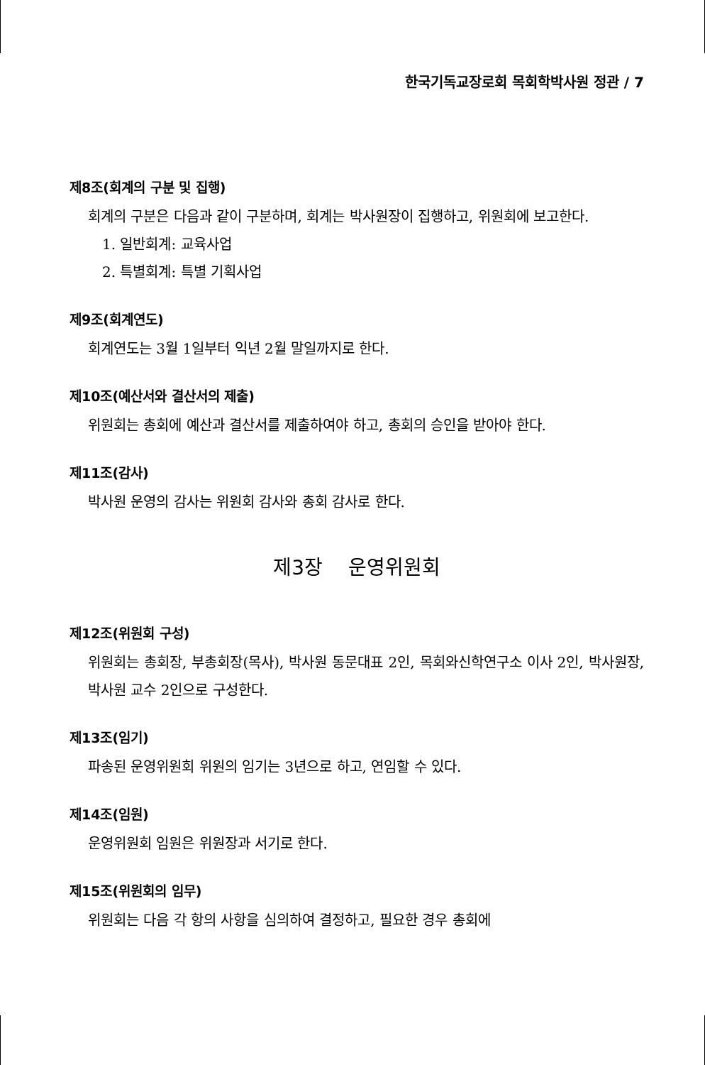한국기독교장로회 목회학박사원 정관 / 7
제8조(회계의 구분 및 집행)
회계의 구분은 다음과 같이 구분하며, 회계는 박사원장이 집행하고, 위원회에 보고한다.
1. 일반회계: 교육사업
2. 특별회계: 특별 기획사업
제9조(회계연도)
회계연도는 3월 1일부터 익년 2월 말일까지로 한다.
제10조(예산서와 결산서의 제출)
위원회는 총회에 예산과 결산서를 제출하여야 하고, 총회의 승인을 받아야 한다.
제11조(감사)
박사원 운영의 감사는 위원회 감사와 총회 감사로 한다.
제3장 운영위원회
제12조(위원회 구성)
위원회는 총회장, 부총회장(목사), 박사원 동문대표 2인, 목회와신학연구소 이사 2인, 박사원장, 박사원 교수 2인으로 구성한다.
제13조(임기)
파송된 운영위원회 위원의 임기는 3년으로 하고, 연임할 수 있다.
제14조(임원)
운영위원회 임원은 위원장과 서기로 한다.
제15조(위원회의 임무)
위원회는 다음 각 항의 사항을 심의하여 결정하고, 필요한 경우 총회에